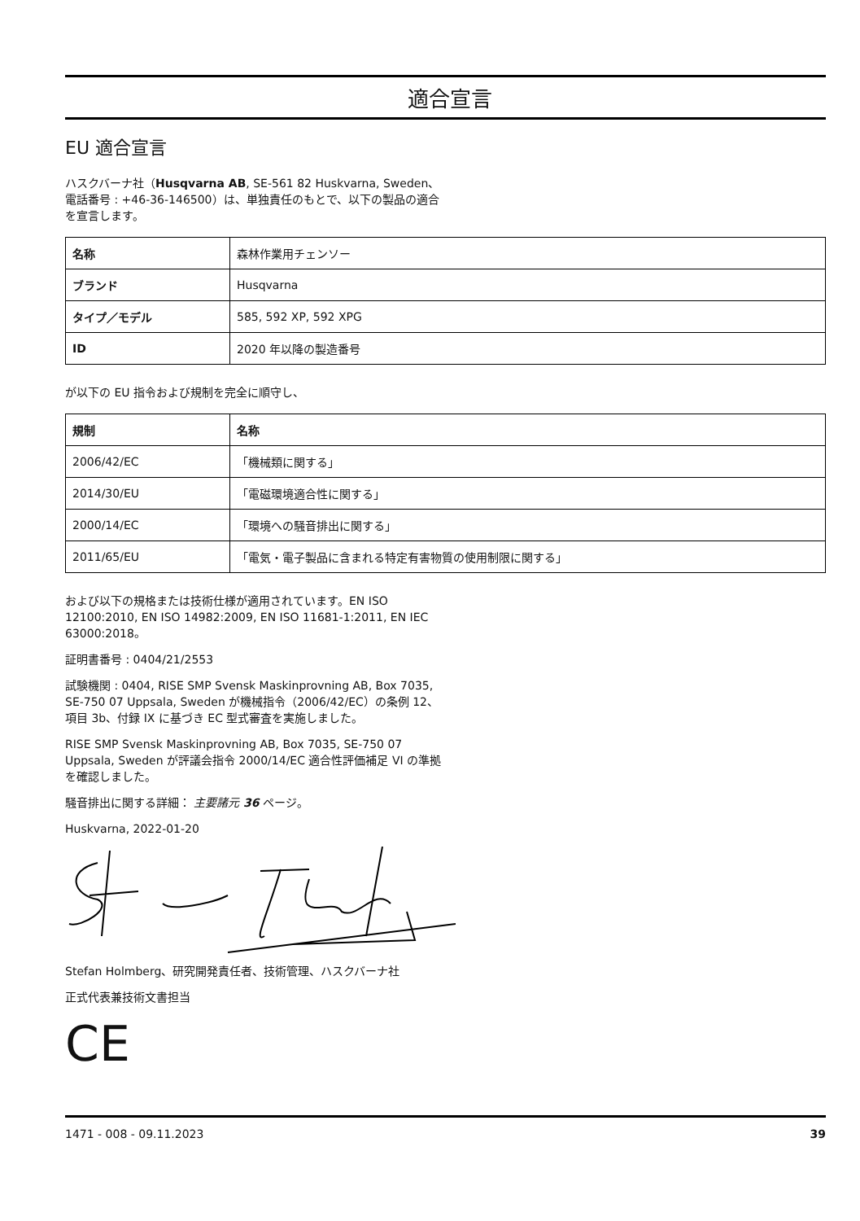適合宣言
EU 適合宣言
ハスクバーナ社（Husqvarna AB, SE-561 82 Huskvarna, Sweden、電話番号 : +46-36-146500）は、単独責任のもとで、以下の製品の適合を宣言します。
| 名称 | 森林作業用チェンソー |
| ブランド | Husqvarna |
| タイプ／モデル | 585, 592 XP, 592 XPG |
| ID | 2020 年以降の製造番号 |
が以下の EU 指令および規制を完全に順守し、
| 規制 | 名称 |
| --- | --- |
| 2006/42/EC | 「機械類に関する」 |
| 2014/30/EU | 「電磁環境適合性に関する」 |
| 2000/14/EC | 「環境への騒音排出に関する」 |
| 2011/65/EU | 「電気・電子製品に含まれる特定有害物質の使用制限に関する」 |
および以下の規格または技術仕様が適用されています。EN ISO 12100:2010, EN ISO 14982:2009, EN ISO 11681-1:2011, EN IEC 63000:2018。
証明書番号 : 0404/21/2553
試験機関 : 0404, RISE SMP Svensk Maskinprovning AB, Box 7035, SE-750 07 Uppsala, Sweden が機械指令（2006/42/EC）の条例 12、項目 3b、付録 IX に基づき EC 型式審査を実施しました。
RISE SMP Svensk Maskinprovning AB, Box 7035, SE-750 07 Uppsala, Sweden が評議会指令 2000/14/EC 適合性評価補足 VI の準拠を確認しました。
騒音排出に関する詳細： 主要諸元 36 ページ。
Huskvarna, 2022-01-20
Stefan Holmberg、研究開発責任者、技術管理、ハスクバーナ社
正式代表兼技術文書担当
CE
1471 - 008 - 09.11.2023 39